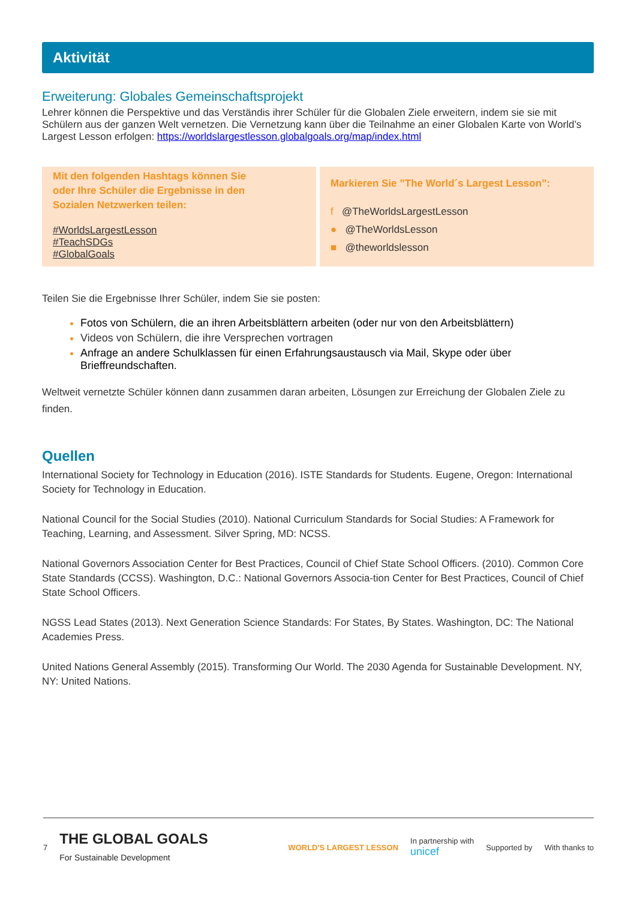Aktivität
Erweiterung: Globales Gemeinschaftsprojekt
Lehrer können die Perspektive und das Verständis ihrer Schüler für die Globalen Ziele erweitern, indem sie sie mit Schülern aus der ganzen Welt vernetzen. Die Vernetzung kann über die Teilnahme an einer Globalen Karte von World’s Largest Lesson erfolgen: https://worldslargestlesson.globalgoals.org/map/index.html
Mit den folgenden Hashtags können Sie
oder Ihre Schüler die Ergebnisse in den
Sozialen Netzwerken teilen:
#WorldsLargestLesson
#TeachSDGs
#GlobalGoals
Markieren Sie ”The World´s Largest Lesson”:
f @TheWorldsLargestLesson
● @TheWorldsLesson
■ @theworldslesson
Teilen Sie die Ergebnisse Ihrer Schüler, indem Sie sie posten:
Fotos von Schülern, die an ihren Arbeitsblättern arbeiten (oder nur von den Arbeitsblättern)
Videos von Schülern, die ihre Versprechen vortragen
Anfrage an andere Schulklassen für einen Erfahrungsaustausch via Mail, Skype oder über Brieffreundschaften.
Weltweit vernetzte Schüler können dann zusammen daran arbeiten, Lösungen zur Erreichung der Globalen Ziele zu finden.
Quellen
International Society for Technology in Education (2016). ISTE Standards for Students. Eugene, Oregon: International Society for Technology in Education.
National Council for the Social Studies (2010). National Curriculum Standards for Social Studies: A Framework for Teaching, Learning, and Assessment. Silver Spring, MD: NCSS.
National Governors Association Center for Best Practices, Council of Chief State School Officers. (2010). Common Core State Standards (CCSS). Washington, D.C.: National Governors Associa-tion Center for Best Practices, Council of Chief State School Officers.
NGSS Lead States (2013). Next Generation Science Standards: For States, By States. Washington, DC: The National Academies Press.
United Nations General Assembly (2015). Transforming Our World. The 2030 Agenda for Sustainable Development. NY, NY: United Nations.
7 THE GLOBAL GOALS
For Sustainable Development WORLD'S LARGEST LESSON In partnership with
unicef Supported by With thanks to